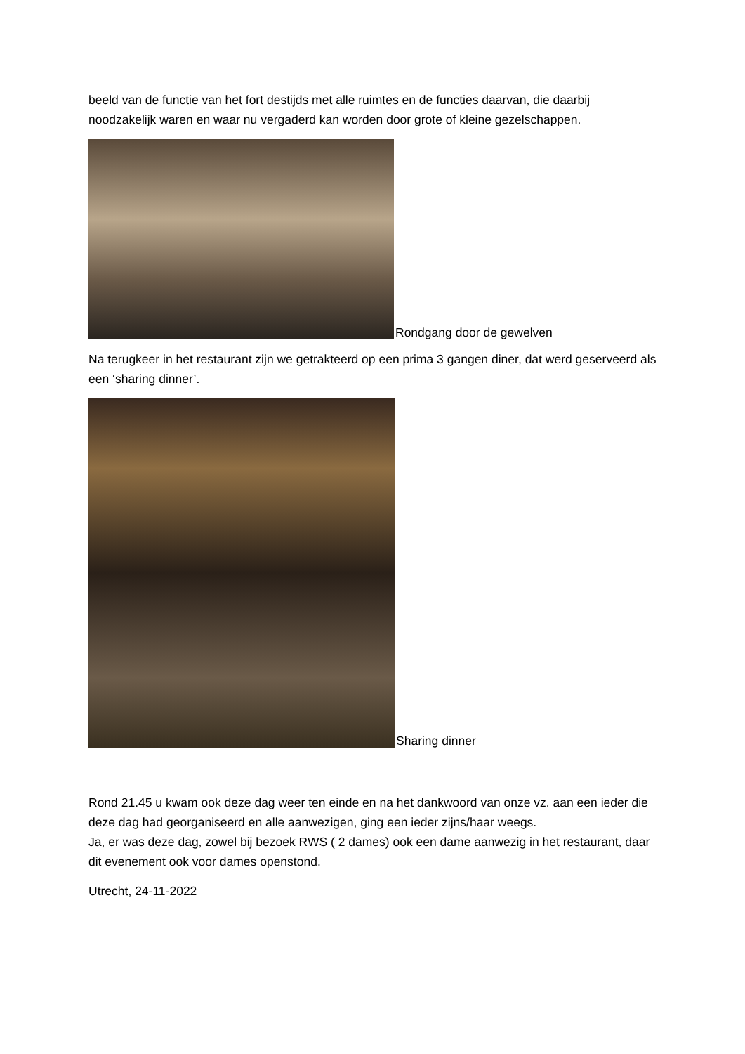beeld van de functie van het fort destijds met alle ruimtes en de functies daarvan, die daarbij noodzakelijk waren en waar nu vergaderd kan worden door grote of kleine gezelschappen.
Rondgang door de gewelven
Na terugkeer in het restaurant zijn we getrakteerd op een prima 3 gangen diner, dat werd geserveerd als een ‘sharing dinner’.
Sharing dinner
Rond 21.45 u kwam ook deze dag weer ten einde en na het dankwoord van onze vz. aan een ieder die deze dag had georganiseerd en alle aanwezigen, ging een ieder zijns/haar weegs.
Ja, er was deze dag, zowel bij bezoek RWS ( 2 dames) ook een dame aanwezig in het restaurant, daar dit evenement ook voor dames openstond.
Utrecht, 24-11-2022